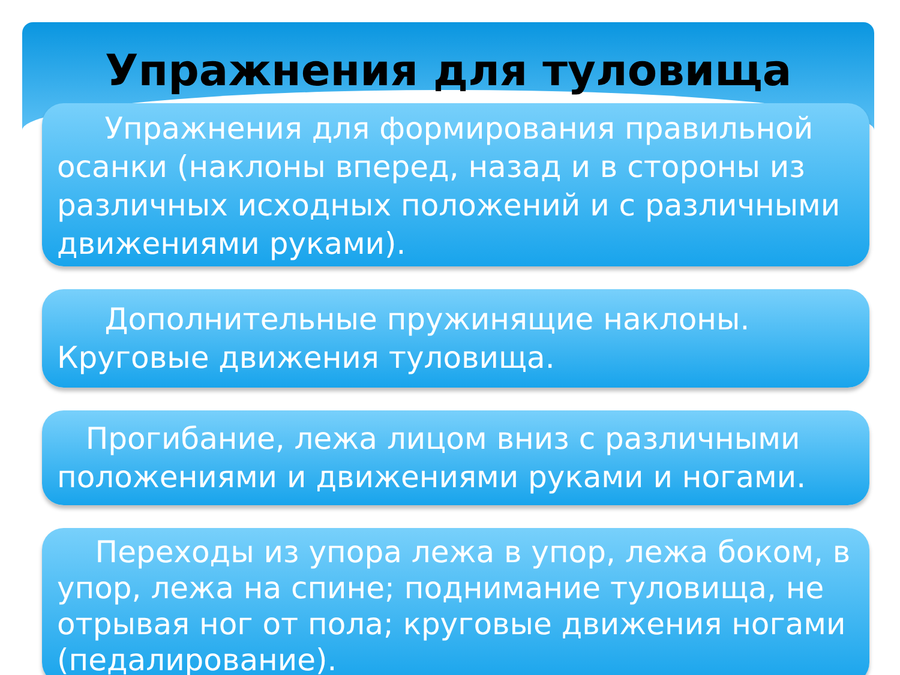Упражнения для туловища
Упражнения для формирования правильной осанки (наклоны вперед, назад и в стороны из различных исходных положений и с различными движениями руками).
Дополнительные пружинящие наклоны. Круговые движения туловища.
Прогибание, лежа лицом вниз с различными положениями и движениями руками и ногами.
Переходы из упора лежа в упор, лежа боком, в упор, лежа на спине; поднимание туловища, не отрывая ног от пола; круговые движения ногами (педалирование).